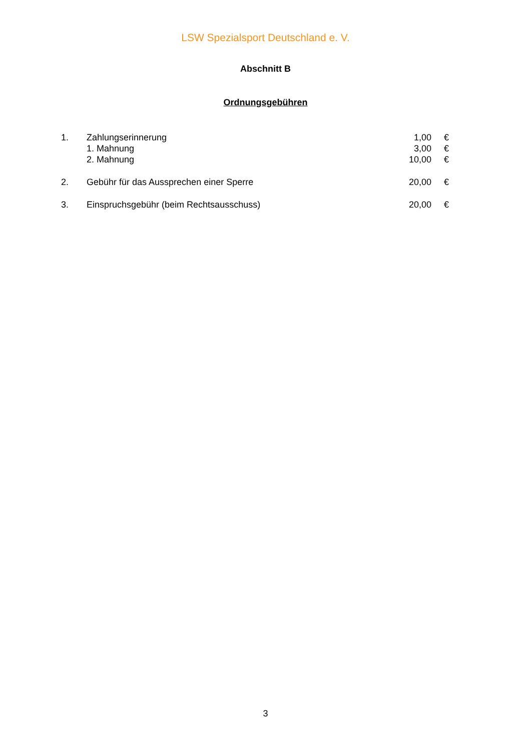LSW Spezialsport Deutschland e. V.
Abschnitt B
Ordnungsgebühren
| 1. | Zahlungserinnerung | 1,00 | € |
| | 1. Mahnung | 3,00 | € |
| | 2. Mahnung | 10,00 | € |
| 2. | Gebühr für das Aussprechen einer Sperre | 20,00 | € |
| 3. | Einspruchsgebühr (beim Rechtsausschuss) | 20,00 | € |
3